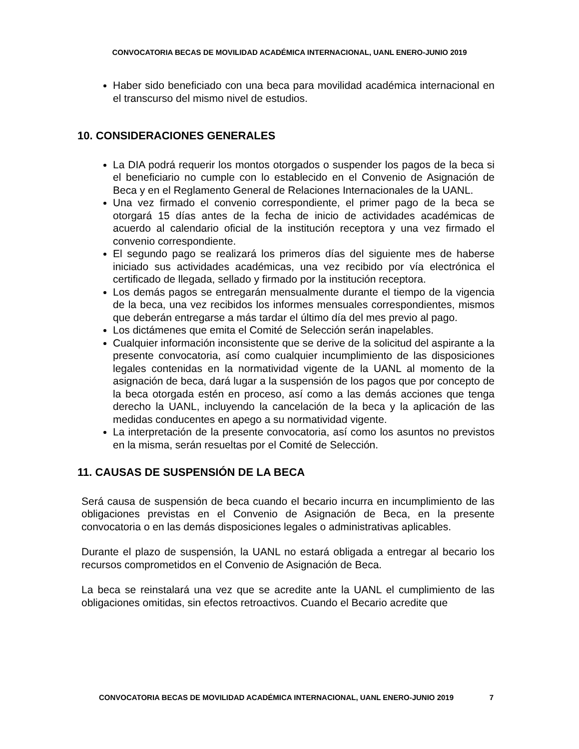CONVOCATORIA BECAS DE MOVILIDAD ACADÉMICA INTERNACIONAL, UANL ENERO-JUNIO 2019
Haber sido beneficiado con una beca para movilidad académica internacional en el transcurso del mismo nivel de estudios.
10. CONSIDERACIONES GENERALES
La DIA podrá requerir los montos otorgados o suspender los pagos de la beca si el beneficiario no cumple con lo establecido en el Convenio de Asignación de Beca y en el Reglamento General de Relaciones Internacionales de la UANL.
Una vez firmado el convenio correspondiente, el primer pago de la beca se otorgará 15 días antes de la fecha de inicio de actividades académicas de acuerdo al calendario oficial de la institución receptora y una vez firmado el convenio correspondiente.
El segundo pago se realizará los primeros días del siguiente mes de haberse iniciado sus actividades académicas, una vez recibido por vía electrónica el certificado de llegada, sellado y firmado por la institución receptora.
Los demás pagos se entregarán mensualmente durante el tiempo de la vigencia de la beca, una vez recibidos los informes mensuales correspondientes, mismos que deberán entregarse a más tardar el último día del mes previo al pago.
Los dictámenes que emita el Comité de Selección serán inapelables.
Cualquier información inconsistente que se derive de la solicitud del aspirante a la presente convocatoria, así como cualquier incumplimiento de las disposiciones legales contenidas en la normatividad vigente de la UANL al momento de la asignación de beca, dará lugar a la suspensión de los pagos que por concepto de la beca otorgada estén en proceso, así como a las demás acciones que tenga derecho la UANL, incluyendo la cancelación de la beca y la aplicación de las medidas conducentes en apego a su normatividad vigente.
La interpretación de la presente convocatoria, así como los asuntos no previstos en la misma, serán resueltas por el Comité de Selección.
11. CAUSAS DE SUSPENSIÓN DE LA BECA
Será causa de suspensión de beca cuando el becario incurra en incumplimiento de las obligaciones previstas en el Convenio de Asignación de Beca, en la presente convocatoria o en las demás disposiciones legales o administrativas aplicables.
Durante el plazo de suspensión, la UANL no estará obligada a entregar al becario los recursos comprometidos en el Convenio de Asignación de Beca.
La beca se reinstalará una vez que se acredite ante la UANL el cumplimiento de las obligaciones omitidas, sin efectos retroactivos. Cuando el Becario acredite que
CONVOCATORIA BECAS DE MOVILIDAD ACADÉMICA INTERNACIONAL, UANL ENERO-JUNIO 2019 7